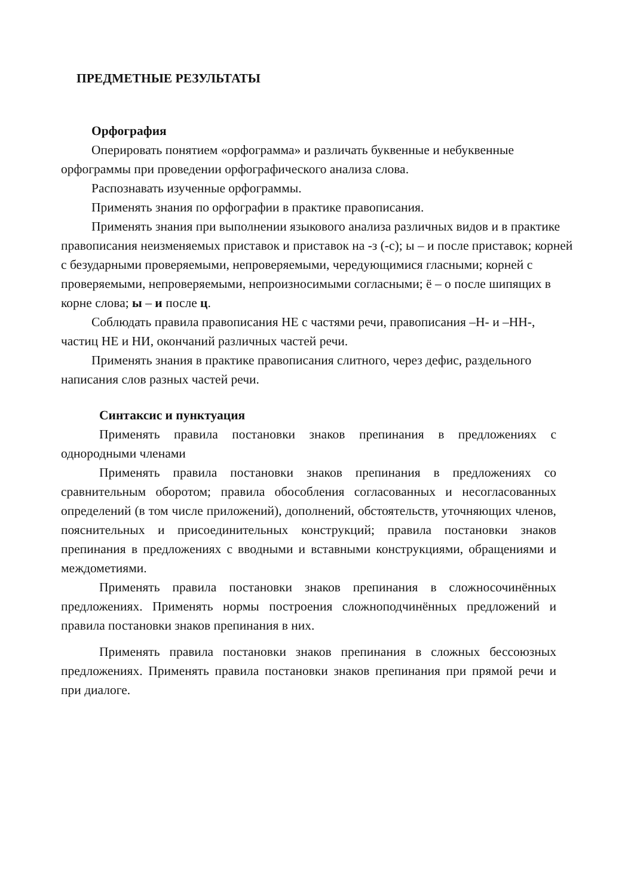ПРЕДМЕТНЫЕ РЕЗУЛЬТАТЫ
Орфография
Оперировать понятием «орфограмма» и различать буквенные и небуквенные орфограммы при проведении орфографического анализа слова.
Распознавать изученные орфограммы.
Применять знания по орфографии в практике правописания.
Применять знания при выполнении языкового анализа различных видов и в практике правописания неизменяемых приставок и приставок на -з (-с); ы – и после приставок; корней с безударными проверяемыми, непроверяемыми, чередующимися гласными; корней с проверяемыми, непроверяемыми, непроизносимыми согласными; ё – о после шипящих в корне слова; ы – и после ц.
Соблюдать правила правописания НЕ с частями речи, правописания –Н- и –НН-, частиц НЕ и НИ, окончаний различных частей речи.
Применять знания в практике правописания слитного, через дефис, раздельного написания слов разных частей речи.
Синтаксис и пунктуация
Применять правила постановки знаков препинания в предложениях с однородными членами
Применять правила постановки знаков препинания в предложениях со сравнительным оборотом; правила обособления согласованных и несогласованных определений (в том числе приложений), дополнений, обстоятельств, уточняющих членов, пояснительных и присоединительных конструкций; правила постановки знаков препинания в предложениях с вводными и вставными конструкциями, обращениями и междометиями.
Применять правила постановки знаков препинания в сложносочинённых предложениях. Применять нормы построения сложноподчинённых предложений и правила постановки знаков препинания в них.
Применять правила постановки знаков препинания в сложных бессоюзных предложениях. Применять правила постановки знаков препинания при прямой речи и при диалоге.